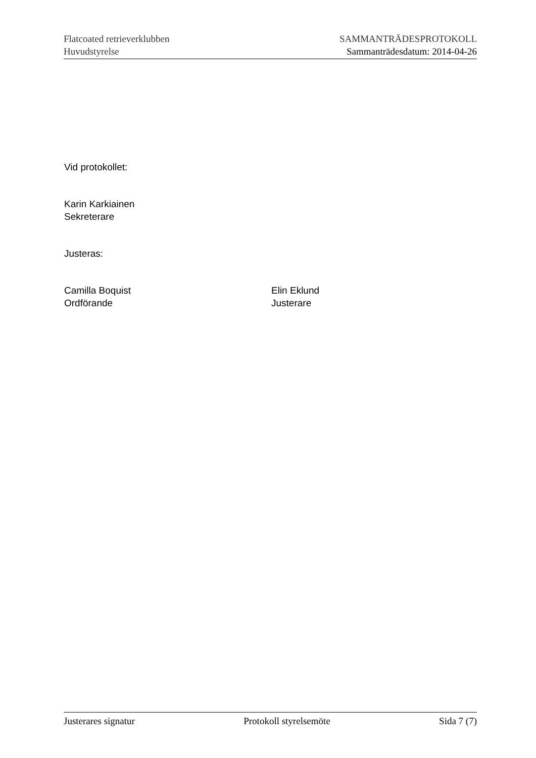Flatcoated retrieverklubben SAMMANTRÄDESPROTOKOLL
Huvudstyrelse Sammanträdesdatum: 2014-04-26
Vid protokollet:
Karin Karkiainen
Sekreterare
Justeras:
Camilla Boquist
Ordförande
Elin Eklund
Justerare
Justerares signatur Protokoll styrelsemöte Sida 7 (7)